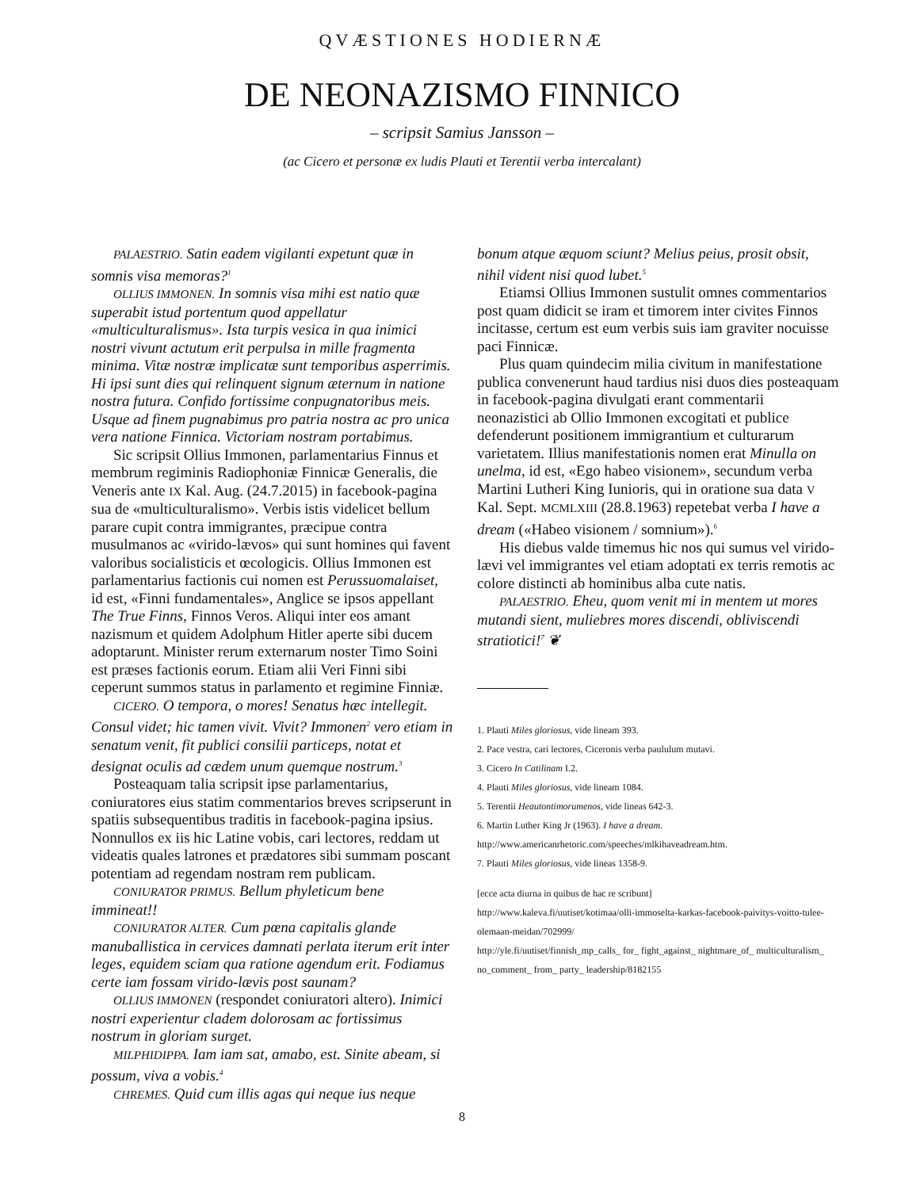QVÆSTIONES HODIERNÆ
DE NEONAZISMO FINNICO
– scripsit Samius Jansson –
(ac Cicero et personæ ex ludis Plauti et Terentii verba intercalant)
PALAESTRIO. Satin eadem vigilanti expetunt quæ in somnis visa memoras?<sup>1</sup>
OLLIUS IMMONEN. In somnis visa mihi est natio quæ superabit istud portentum quod appellatur «multiculturalismus». Ista turpis vesica in qua inimici nostri vivunt actutum erit perpulsa in mille fragmenta minima. Vitæ nostræ implicatæ sunt temporibus asperrimis. Hi ipsi sunt dies qui relinquent signum æternum in natione nostra futura. Confido fortissime conpugnatoribus meis. Usque ad finem pugnabimus pro patria nostra ac pro unica vera natione Finnica. Victoriam nostram portabimus.
Sic scripsit Ollius Immonen, parlamentarius Finnus et membrum regiminis Radiophoniæ Finnicæ Generalis, die Veneris ante IX Kal. Aug. (24.7.2015) in facebook-pagina sua de «multiculturalismo». Verbis istis videlicet bellum parare cupit contra immigrantes, præcipue contra musulmanos ac «virido-lævos» qui sunt homines qui favent valoribus socialisticis et œcologicis. Ollius Immonen est parlamentarius factionis cui nomen est Perussuomalaiset, id est, «Finni fundamentales», Anglice se ipsos appellant The True Finns, Finnos Veros. Aliqui inter eos amant nazismum et quidem Adolphum Hitler aperte sibi ducem adoptarunt. Minister rerum externarum noster Timo Soini est præses factionis eorum. Etiam alii Veri Finni sibi ceperunt summos status in parlamento et regimine Finniæ.
CICERO. O tempora, o mores! Senatus hæc intellegit. Consul videt; hic tamen vivit. Vivit? Immonen<sup>2</sup> vero etiam in senatum venit, fit publici consilii particeps, notat et designat oculis ad cædem unum quemque nostrum.<sup>3</sup>
Posteaquam talia scripsit ipse parlamentarius, coniuratores eius statim commentarios breves scripserunt in spatiis subsequentibus traditis in facebook-pagina ipsius. Nonnullos ex iis hic Latine vobis, cari lectores, reddam ut videatis quales latrones et prædatores sibi summam poscant potentiam ad regendam nostram rem publicam.
CONIURATOR PRIMUS. Bellum phyleticum bene immineat!!
CONIURATOR ALTER. Cum pœna capitalis glande manuballistica in cervices damnati perlata iterum erit inter leges, equidem sciam qua ratione agendum erit. Fodiamus certe iam fossam virido-lævis post saunam?
OLLIUS IMMONEN (respondet coniuratori altero). Inimici nostri experientur cladem dolorosam ac fortissimus nostrum in gloriam surget.
MILPHIDIPPA. Iam iam sat, amabo, est. Sinite abeam, si possum, viva a vobis.<sup>4</sup>
CHREMES. Quid cum illis agas qui neque ius neque
bonum atque æquom sciunt? Melius peius, prosit obsit, nihil vident nisi quod lubet.<sup>5</sup>
Etiamsi Ollius Immonen sustulit omnes commentarios post quam didicit se iram et timorem inter civites Finnos incitasse, certum est eum verbis suis iam graviter nocuisse paci Finnicæ.
Plus quam quindecim milia civitum in manifestatione publica convenerunt haud tardius nisi duos dies posteaquam in facebook-pagina divulgati erant commentarii neonazistici ab Ollio Immonen excogitati et publice defenderunt positionem immigrantium et culturarum varietatem. Illius manifestationis nomen erat Minulla on unelma, id est, «Ego habeo visionem», secundum verba Martini Lutheri King Iunioris, qui in oratione sua data V Kal. Sept. MCMLXIII (28.8.1963) repetebat verba I have a dream («Habeo visionem / somnium»).<sup>6</sup>
His diebus valde timemus hic nos qui sumus vel virido-lævi vel immigrantes vel etiam adoptati ex terris remotis ac colore distincti ab hominibus alba cute natis.
PALAESTRIO. Eheu, quom venit mi in mentem ut mores mutandi sient, muliebres mores discendi, obliviscendi stratiotici!<sup>7</sup> ❦
1. Plauti Miles gloriosus, vide lineam 393.
2. Pace vestra, cari lectores, Ciceronis verba paululum mutavi.
3. Cicero In Catilinam I.2.
4. Plauti Miles gloriosus, vide lineam 1084.
5. Terentii Heautontimorumenos, vide lineas 642-3.
6. Martin Luther King Jr (1963). I have a dream. http://www.americanrhetoric.com/speeches/mlkihaveadream.htm.
7. Plauti Miles gloriosus, vide lineas 1358-9.
[ecce acta diurna in quibus de hac re scribunt]
http://www.kaleva.fi/uutiset/kotimaa/olli-immoselta-karkas-facebook-paivitys-voitto-tulee-olemaan-meidan/702999/
http://yle.fi/uutiset/finnish_mp_calls_ for_ fight_against_ nightmare_of_ multiculturalism_ no_comment_ from_ party_ leadership/8182155
8